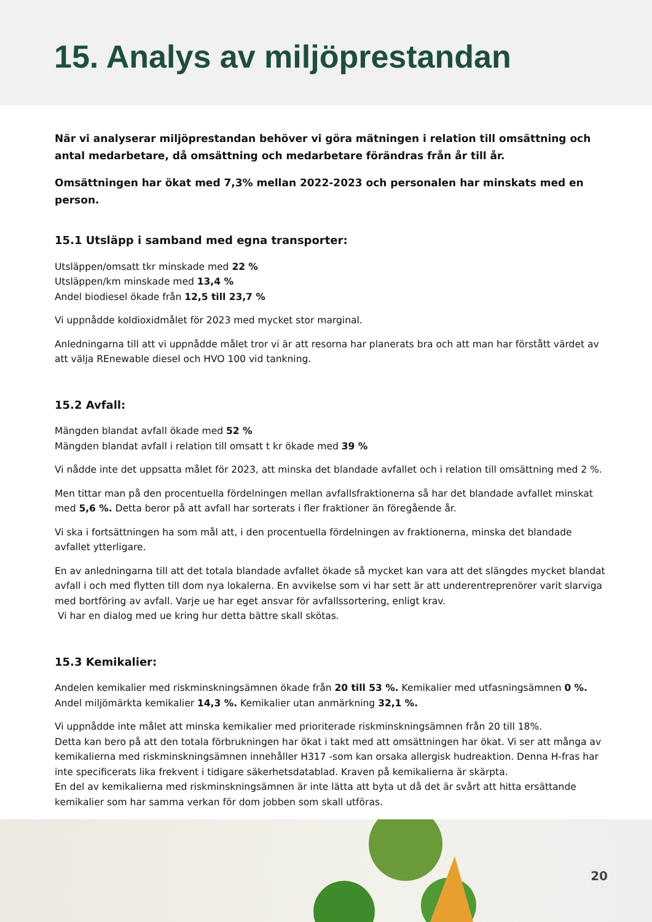15. Analys av miljöprestandan
När vi analyserar miljöprestandan behöver vi göra mätningen i relation till omsättning och antal medarbetare, då omsättning och medarbetare förändras från år till år.
Omsättningen har ökat med 7,3% mellan 2022-2023 och personalen har minskats med en person.
15.1 Utsläpp i samband med egna transporter:
Utsläppen/omsatt tkr minskade med 22 %
Utsläppen/km minskade med 13,4 %
Andel biodiesel ökade från 12,5 till 23,7 %
Vi uppnådde koldioxidmålet för 2023 med mycket stor marginal.
Anledningarna till att vi uppnådde målet tror vi är att resorna har planerats bra och att man har förstått värdet av att välja REnewable diesel och HVO 100 vid tankning.
15.2 Avfall:
Mängden blandat avfall ökade med 52 %
Mängden blandat avfall i relation till omsatt t kr ökade med 39 %
Vi nådde inte det uppsatta målet för 2023, att minska det blandade avfallet och i relation till omsättning med 2 %.
Men tittar man på den procentuella fördelningen mellan avfallsfraktionerna så har det blandade avfallet minskat med 5,6 %. Detta beror på att avfall har sorterats i fler fraktioner än föregående år.
Vi ska i fortsättningen ha som mål att, i den procentuella fördelningen av fraktionerna, minska det blandade avfallet ytterligare.
En av anledningarna till att det totala blandade avfallet ökade så mycket kan vara att det slängdes mycket blandat avfall i och med flytten till dom nya lokalerna. En avvikelse som vi har sett är att underentreprenörer varit slarviga med bortföring av avfall. Varje ue har eget ansvar för avfallssortering, enligt krav.
Vi har en dialog med ue kring hur detta bättre skall skötas.
15.3 Kemikalier:
Andelen kemikalier med riskminskningsämnen ökade från 20 till 53 %. Kemikalier med utfasningsämnen 0 %.
Andel miljömärkta kemikalier 14,3 %. Kemikalier utan anmärkning 32,1 %.
Vi uppnådde inte målet att minska kemikalier med prioriterade riskminskningsämnen från 20 till 18%.
Detta kan bero på att den totala förbrukningen har ökat i takt med att omsättningen har ökat. Vi ser att många av kemikalierna med riskminskningsämnen innehåller H317 -som kan orsaka allergisk hudreaktion. Denna H-fras har inte specificerats lika frekvent i tidigare säkerhetsdatablad. Kraven på kemikalierna är skärpta.
En del av kemikalierna med riskminskningsämnen är inte lätta att byta ut då det är svårt att hitta ersättande kemikalier som har samma verkan för dom jobben som skall utföras.
20